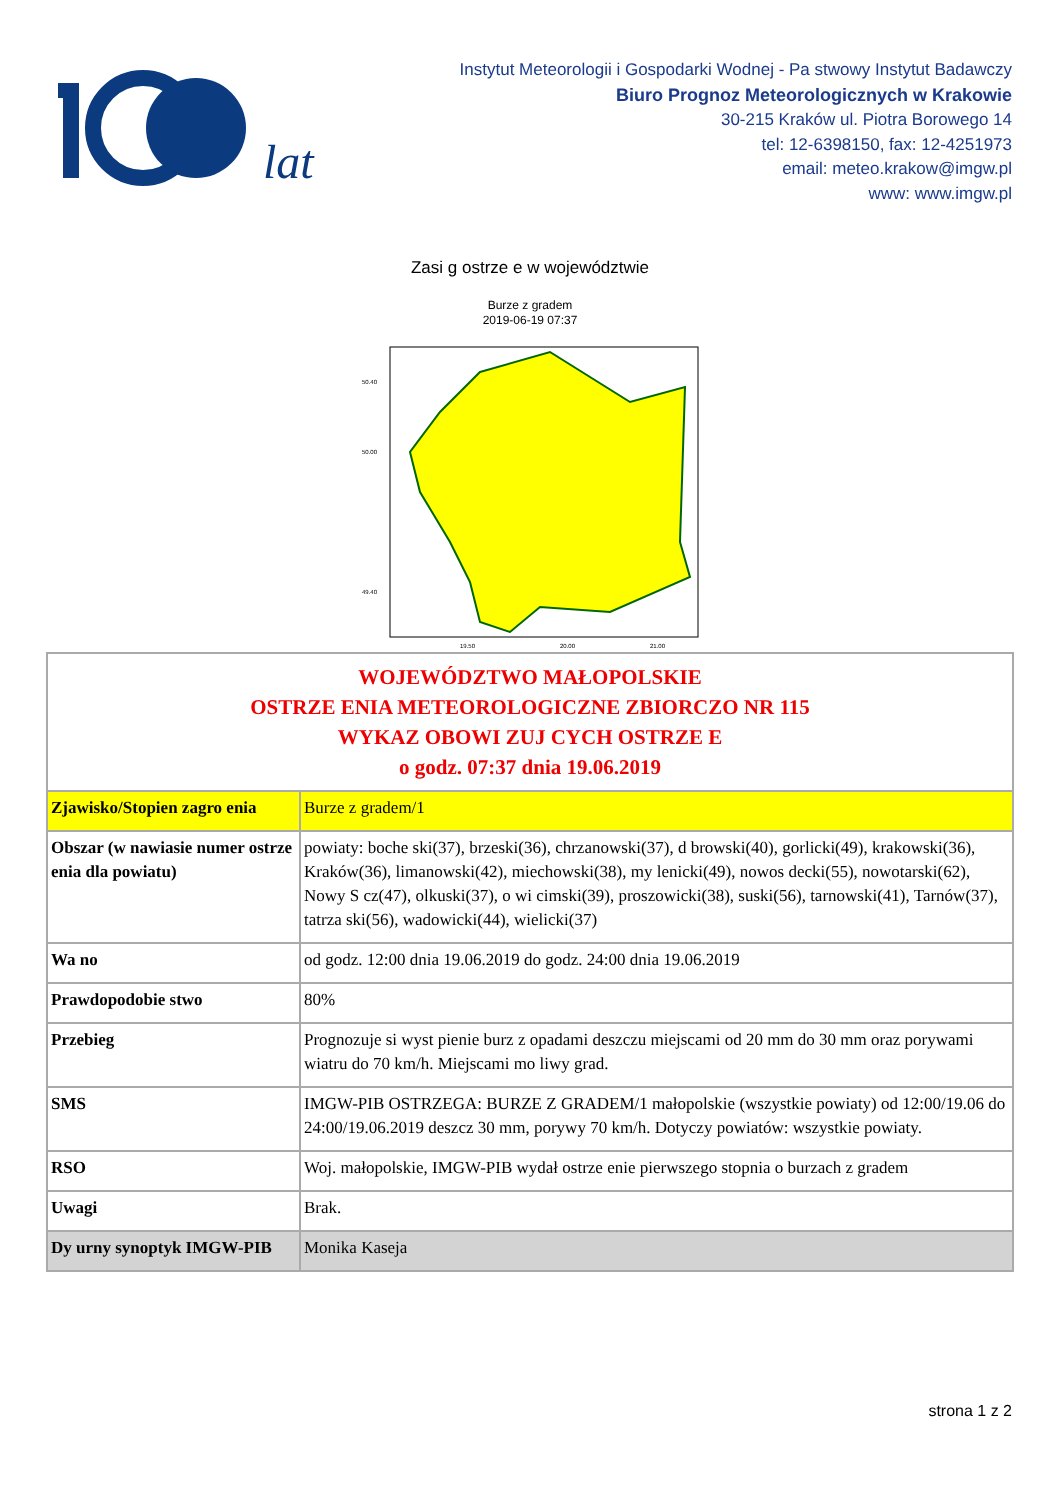lat
Instytut Meteorologii i Gospodarki Wodnej - Pa stwowy Instytut Badawczy
Biuro Prognoz Meteorologicznych w Krakowie
30-215 Kraków ul. Piotra Borowego 14
tel: 12-6398150, fax: 12-4251973
email: meteo.krakow@imgw.pl
www: www.imgw.pl
Zasi g ostrze e w województwie
Burze z gradem
2019-06-19 07:37
50.40
50.00
49.40
19.50
20.00
21.00
| WOJEWÓDZTWO MAŁOPOLSKIE OSTRZE ENIA METEOROLOGICZNE ZBIORCZO NR 115 WYKAZ OBOWI ZUJ CYCH OSTRZE E o godz. 07:37 dnia 19.06.2019 | |
| Zjawisko/Stopien zagro enia | Burze z gradem/1 |
| Obszar (w nawiasie numer ostrze enia dla powiatu) | powiaty: boche ski(37), brzeski(36), chrzanowski(37), d browski(40), gorlicki(49), krakowski(36), Kraków(36), limanowski(42), miechowski(38), my lenicki(49), nowos decki(55), nowotarski(62), Nowy S cz(47), olkuski(37), o wi cimski(39), proszowicki(38), suski(56), tarnowski(41), Tarnów(37), tatrza ski(56), wadowicki(44), wielicki(37) |
| Wa no | od godz. 12:00 dnia 19.06.2019 do godz. 24:00 dnia 19.06.2019 |
| Prawdopodobie stwo | 80% |
| Przebieg | Prognozuje si wyst pienie burz z opadami deszczu miejscami od 20 mm do 30 mm oraz porywami wiatru do 70 km/h. Miejscami mo liwy grad. |
| SMS | IMGW-PIB OSTRZEGA: BURZE Z GRADEM/1 małopolskie (wszystkie powiaty) od 12:00/19.06 do 24:00/19.06.2019 deszcz 30 mm, porywy 70 km/h. Dotyczy powiatów: wszystkie powiaty. |
| RSO | Woj. małopolskie, IMGW-PIB wydał ostrze enie pierwszego stopnia o burzach z gradem |
| Uwagi | Brak. |
| Dy urny synoptyk IMGW-PIB | Monika Kaseja |
strona 1 z 2